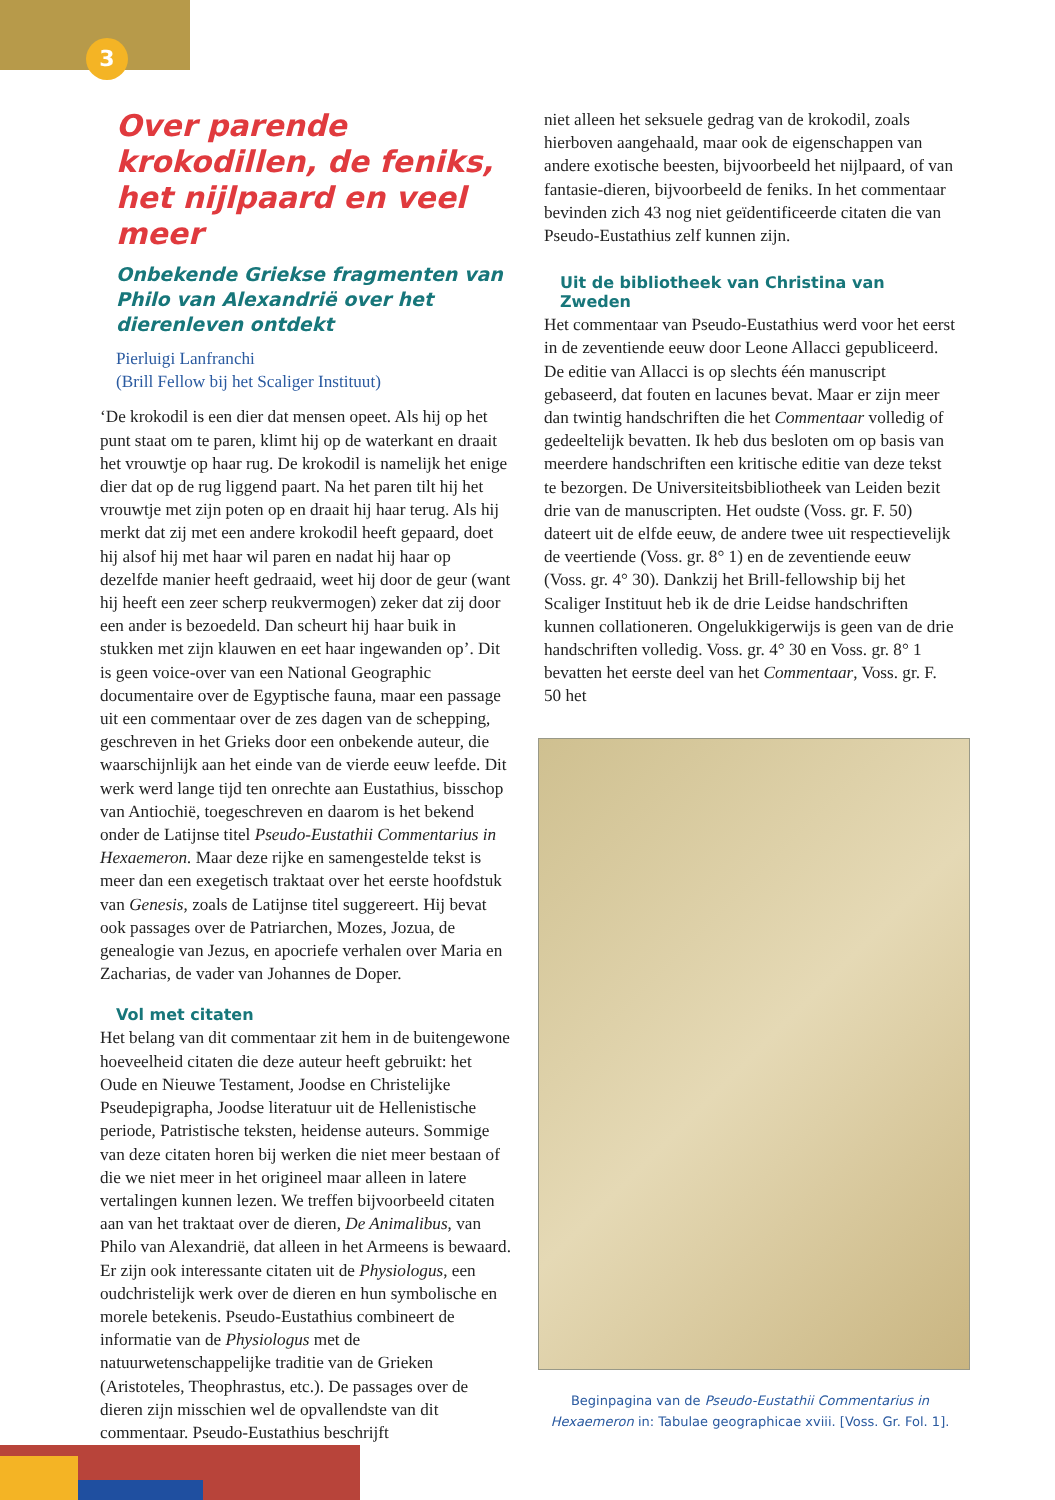3
Over parende krokodillen, de feniks, het nijlpaard en veel meer
Onbekende Griekse fragmenten van Philo van Alexandrië over het dierenleven ontdekt
Pierluigi Lanfranchi
(Brill Fellow bij het Scaliger Instituut)
‘De krokodil is een dier dat mensen opeet. Als hij op het punt staat om te paren, klimt hij op de waterkant en draait het vrouwtje op haar rug. De krokodil is namelijk het enige dier dat op de rug liggend paart. Na het paren tilt hij het vrouwtje met zijn poten op en draait hij haar terug. Als hij merkt dat zij met een andere krokodil heeft gepaard, doet hij alsof hij met haar wil paren en nadat hij haar op dezelfde manier heeft gedraaid, weet hij door de geur (want hij heeft een zeer scherp reukvermogen) zeker dat zij door een ander is bezoedeld. Dan scheurt hij haar buik in stukken met zijn klauwen en eet haar ingewanden op’. Dit is geen voice-over van een National Geographic documentaire over de Egyptische fauna, maar een passage uit een commentaar over de zes dagen van de schepping, geschreven in het Grieks door een onbekende auteur, die waarschijnlijk aan het einde van de vierde eeuw leefde. Dit werk werd lange tijd ten onrechte aan Eustathius, bisschop van Antiochië, toegeschreven en daarom is het bekend onder de Latijnse titel Pseudo-Eustathii Commentarius in Hexaemeron. Maar deze rijke en samengestelde tekst is meer dan een exegetisch traktaat over het eerste hoofdstuk van Genesis, zoals de Latijnse titel suggereert. Hij bevat ook passages over de Patriarchen, Mozes, Jozua, de genealogie van Jezus, en apocriefe verhalen over Maria en Zacharias, de vader van Johannes de Doper.
Vol met citaten
Het belang van dit commentaar zit hem in de buitengewone hoeveelheid citaten die deze auteur heeft gebruikt: het Oude en Nieuwe Testament, Joodse en Christelijke Pseudepigrapha, Joodse literatuur uit de Hellenistische periode, Patristische teksten, heidense auteurs. Sommige van deze citaten horen bij werken die niet meer bestaan of die we niet meer in het origineel maar alleen in latere vertalingen kunnen lezen. We treffen bijvoorbeeld citaten aan van het traktaat over de dieren, De Animalibus, van Philo van Alexandrië, dat alleen in het Armeens is bewaard. Er zijn ook interessante citaten uit de Physiologus, een oudchristelijk werk over de dieren en hun symbolische en morele betekenis. Pseudo-Eustathius combineert de informatie van de Physiologus met de natuurwetenschappelijke traditie van de Grieken (Aristoteles, Theophrastus, etc.). De passages over de dieren zijn misschien wel de opvallendste van dit commentaar. Pseudo-Eustathius beschrijft
niet alleen het seksuele gedrag van de krokodil, zoals hierboven aangehaald, maar ook de eigenschappen van andere exotische beesten, bijvoorbeeld het nijlpaard, of van fantasie-dieren, bijvoorbeeld de feniks. In het commentaar bevinden zich 43 nog niet geïdentificeerde citaten die van Pseudo-Eustathius zelf kunnen zijn.
Uit de bibliotheek van Christina van Zweden
Het commentaar van Pseudo-Eustathius werd voor het eerst in de zeventiende eeuw door Leone Allacci gepubliceerd. De editie van Allacci is op slechts één manuscript gebaseerd, dat fouten en lacunes bevat. Maar er zijn meer dan twintig handschriften die het Commentaar volledig of gedeeltelijk bevatten. Ik heb dus besloten om op basis van meerdere handschriften een kritische editie van deze tekst te bezorgen. De Universiteitsbibliotheek van Leiden bezit drie van de manuscripten. Het oudste (Voss. gr. F. 50) dateert uit de elfde eeuw, de andere twee uit respectievelijk de veertiende (Voss. gr. 8° 1) en de zeventiende eeuw (Voss. gr. 4° 30). Dankzij het Brill-fellowship bij het Scaliger Instituut heb ik de drie Leidse handschriften kunnen collationeren. Ongelukkigerwijs is geen van de drie handschriften volledig. Voss. gr. 4° 30 en Voss. gr. 8° 1 bevatten het eerste deel van het Commentaar, Voss. gr. F. 50 het
Beginpagina van de Pseudo-Eustathii Commentarius in Hexaemeron in: Tabulae geographicae xviii. [Voss. Gr. Fol. 1].